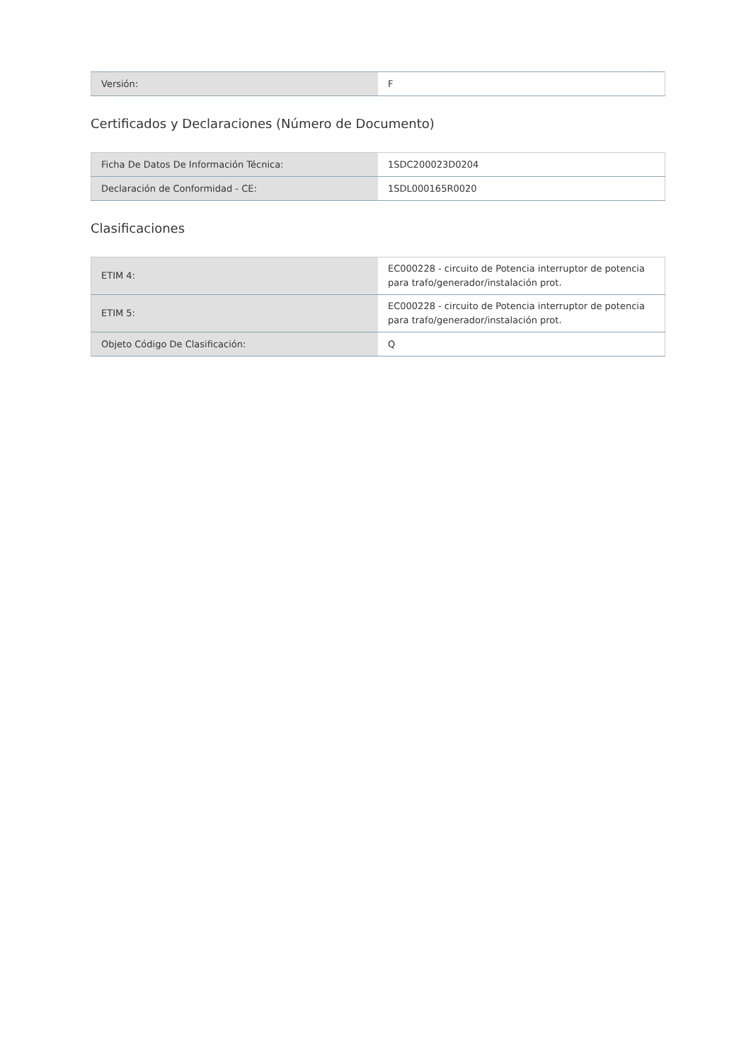| Versión: | F |
Certificados y Declaraciones (Número de Documento)
| Ficha De Datos De Información Técnica: | 1SDC200023D0204 |
| Declaración de Conformidad - CE: | 1SDL000165R0020 |
Clasificaciones
| ETIM 4: | EC000228 - circuito de Potencia interruptor de potencia para trafo/generador/instalación prot. |
| ETIM 5: | EC000228 - circuito de Potencia interruptor de potencia para trafo/generador/instalación prot. |
| Objeto Código De Clasificación: | Q |